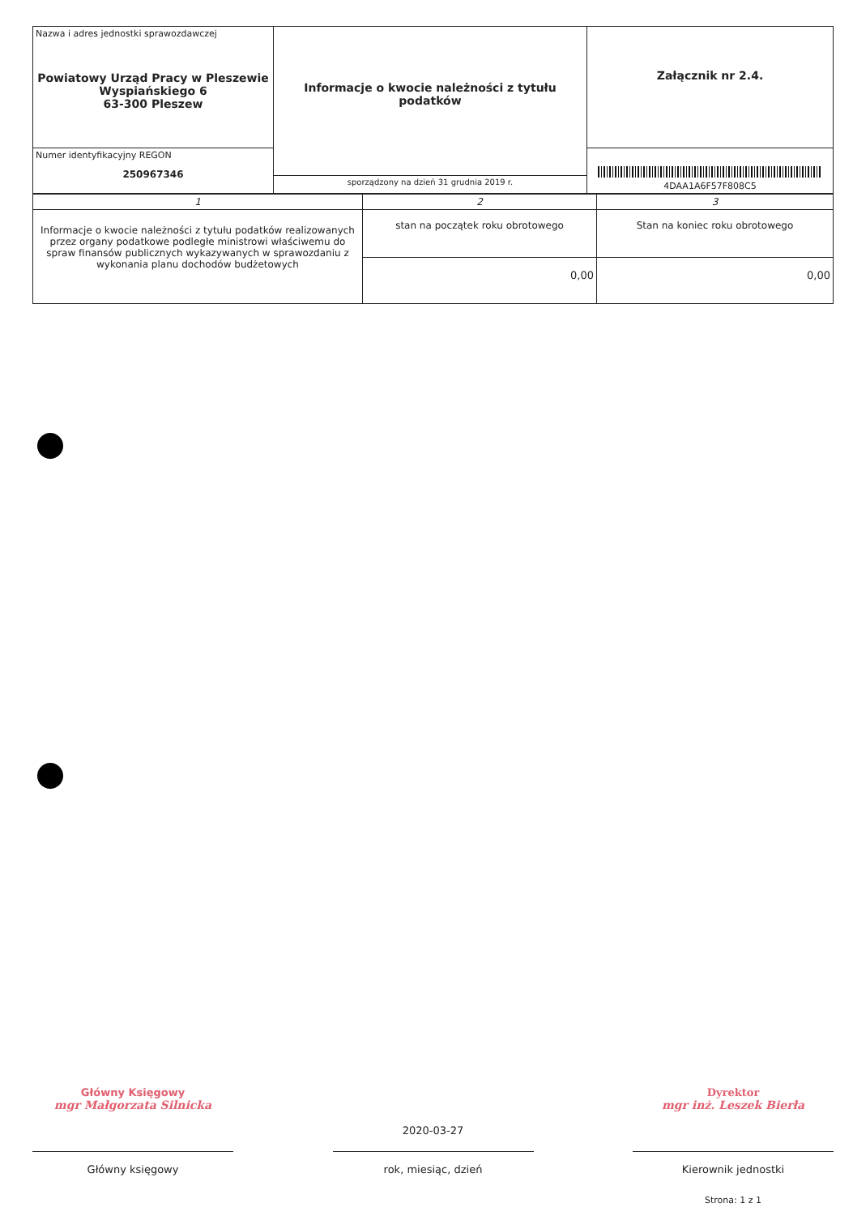| Nazwa i adres jednostki sprawozdawczej Powiatowy Urząd Pracy w Pleszewie Wyspiańskiego 6 63-300 Pleszew | Informacje o kwocie należności z tytułu podatków | Załącznik nr 2.4. |
| Numer identyfikacyjny REGON 250967346 | | 4DAA1A6F57F808C5 |
| | sporządzony na dzień 31 grudnia 2019 r. | |
| 1 | 2 | 3 |
| Informacje o kwocie należności z tytułu podatków realizowanych przez organy podatkowe podległe ministrowi właściwemu do spraw finansów publicznych wykazywanych w sprawozdaniu z wykonania planu dochodów budżetowych | stan na początek roku obrotowego | Stan na koniec roku obrotowego |
| | 0,00 | 0,00 |
Główny Księgowy
mgr Małgorzata Silnicka
Główny księgowy
2020-03-27
rok, miesiąc, dzień
Dyrektor
mgr inż. Leszek Bierła
Kierownik jednostki
Strona: 1 z 1